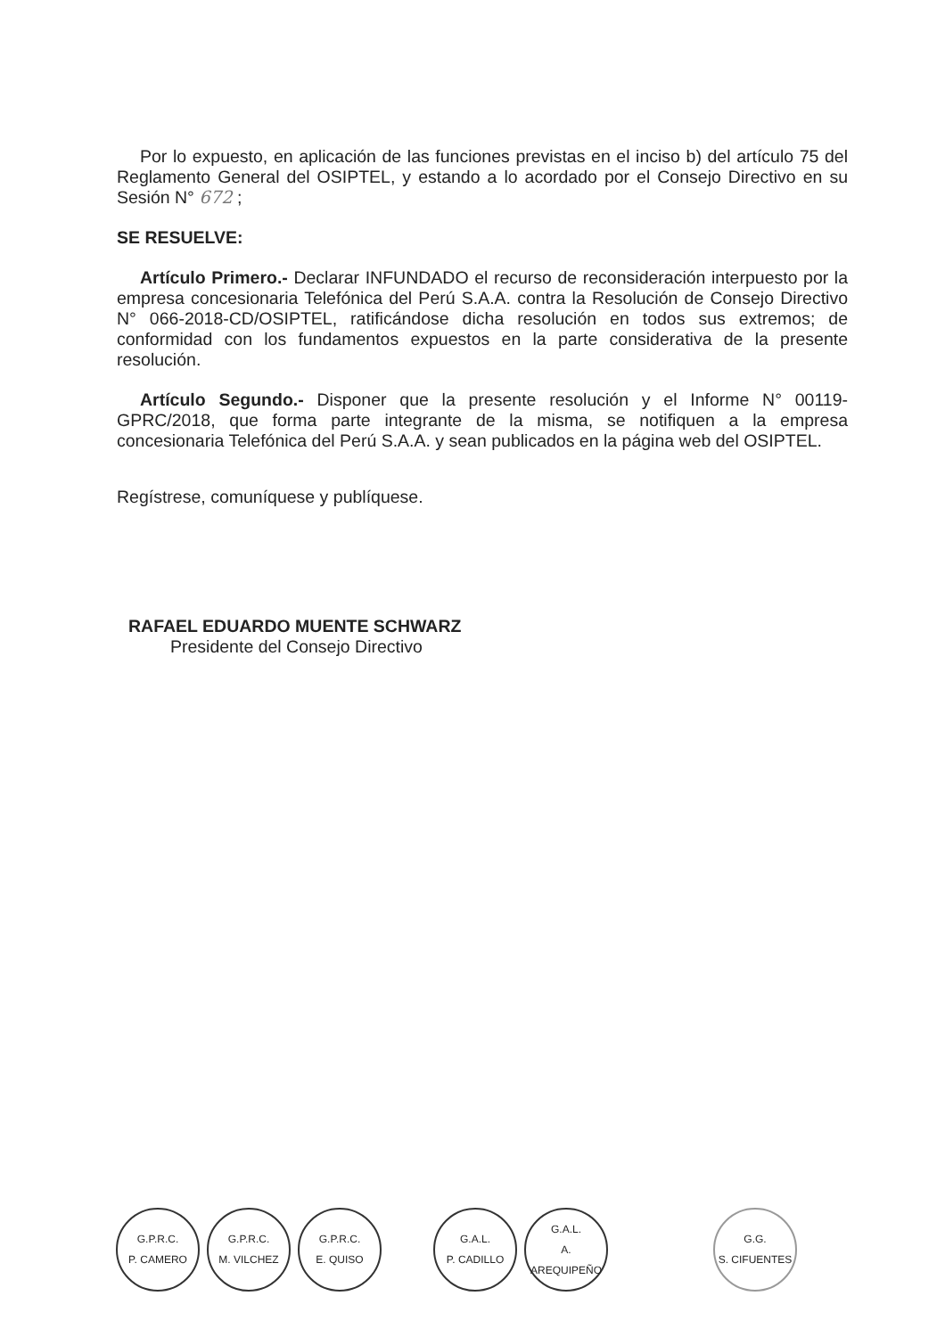Por lo expuesto, en aplicación de las funciones previstas en el inciso b) del artículo 75 del Reglamento General del OSIPTEL, y estando a lo acordado por el Consejo Directivo en su Sesión N° 672 ;
SE RESUELVE:
Artículo Primero.- Declarar INFUNDADO el recurso de reconsideración interpuesto por la empresa concesionaria Telefónica del Perú S.A.A. contra la Resolución de Consejo Directivo N° 066-2018-CD/OSIPTEL, ratificándose dicha resolución en todos sus extremos; de conformidad con los fundamentos expuestos en la parte considerativa de la presente resolución.
Artículo Segundo.- Disponer que la presente resolución y el Informe N° 00119-GPRC/2018, que forma parte integrante de la misma, se notifiquen a la empresa concesionaria Telefónica del Perú S.A.A. y sean publicados en la página web del OSIPTEL.
Regístrese, comuníquese y publíquese.
RAFAEL EDUARDO MUENTE SCHWARZ
Presidente del Consejo Directivo
G.P.R.C.
P. CAMERO
G.P.R.C.
M. VILCHEZ
G.P.R.C.
E. QUISO
G.A.L.
P. CADILLO
G.A.L.
A. AREQUIPEÑO
G.G.
S. CIFUENTES